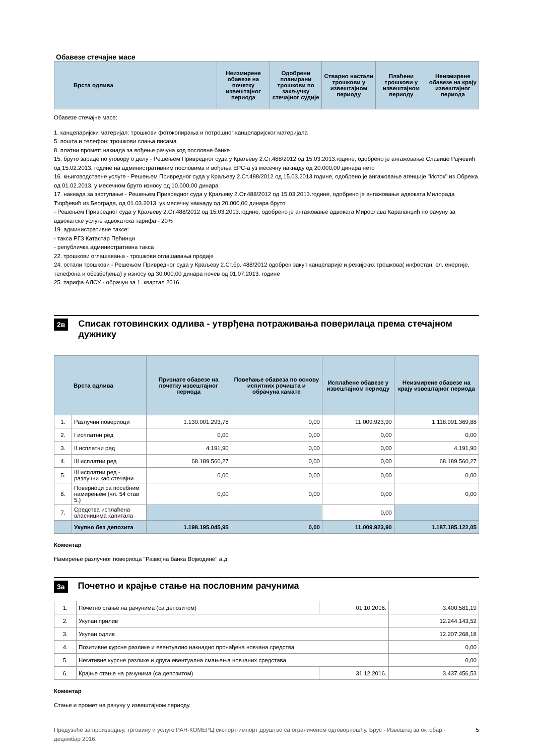Обавезе стечајне масе
| Врста одлива | Неизмирене обавезе на почетку извештајног периода | Одобрени планирани трошкови по закључку стечајног судије | Стварно настали трошкови у извештајном периоду | Плаћени трошкови у извештајном периоду | Неизмирене обавезе на крају извештајног периода |
| --- | --- | --- | --- | --- | --- |
Обавезе стечајне масе:
1. канцеларијски материјал: трошкови фотокопирања и потрошног канцеларијског материјала
5. пошта и телефон: трошкови слања писама
8. платни промет: накнада за вођење рачуна код пословне банке
15. бруто зараде по уговору о делу - Решењем Привредног суда у Краљеву 2.Ст.488/2012 од 15.03.2013.године, одобрено је ангажовање Славице Рајчевић од 15.02.2013. године на административним пословима и вођења ЕРС-а уз месечну накнаду од 20.000,00 динара нето
16. књиговодствене услуге - Решењем Привредног суда у Краљеву 2.Ст.488/2012 од 15.03.2013.године, одобрено је ангажовање агенције ''Исток'' из Обрежа од 01.02.2013. у месечном бруто износу од 10.000,00 динара
17. накнада за заступање - Решењем Привредног суда у Краљеву 2.Ст.488/2012 од 15.03.2013.године, одобрено је ангажовање адвоката Милорада Ђорђевић из Београда, од 01.03.2013. уз месечну накнаду од 20.000,00 динара бруто
- Решењем Привредног суда у Краљеву 2.Ст.488/2012 од 15.03.2013.године, одобрено је ангажовање адвоката Мирослава Карапанџић по рачуну за адвокатске услуге адвокатска тарифа - 20%
19. административне таксе:
- такса РГЗ Катастар Пећинци
- републичка административна такса
22. трошкови оглашавања - трошкови оглашавања продаје
24. остали трошкови - Решењем Привредног суда у Краљеву 2.Ст.бр. 488/2012 одобрен закуп канцеларије и режијских трошкова( инфостан, ел. енергије, телефона и обезбеђења) у износу од 30.000,00 динара почев од 01.07.2013. године
25. тарифа АЛСУ - обрачун за 1. квартал 2016
2в
Списак готовинских одлива - утврђена потраживања поверилаца према стечајном дужнику
| Врста одлива | | Признате обавезе на почетку извештајног периода | Повећање обавеза по основу испитних рочишта и обрачуна камате | Исплаћене обавезе у извештајном периоду | Неизмирене обавезе на крају извештајног периода |
| --- | --- | --- | --- | --- | --- |
| 1. | Разлучни повериоци | 1.130.001.293,78 | 0,00 | 11.009.923,90 | 1.118.991.369,88 |
| 2. | I исплатни ред | 0,00 | 0,00 | 0,00 | 0,00 |
| 3. | II исплатни ред | 4.191,90 | 0,00 | 0,00 | 4.191,90 |
| 4. | III исплатни ред | 68.189.560,27 | 0,00 | 0,00 | 68.189.560,27 |
| 5. | III исплатни ред - разлучни као стечајни | 0,00 | 0,00 | 0,00 | 0,00 |
| 6. | Повериоци са посебним намирењем (чл. 54 став 5.) | 0,00 | 0,00 | 0,00 | 0,00 |
| 7. | Средства исплаћена власницима капитала | | | 0,00 | |
| | Укупно без депозита | 1.198.195.045,95 | 0,00 | 11.009.923,90 | 1.187.185.122,05 |
Коментар
Намирење разлучног повериоца ''Развојна банка Војводине'' а.д.
3а
Почетно и крајње стање на пословним рачунима
| 1. | Почетно стање на рачунима (са депозитом) | 01.10.2016. | 3.400.581,19 |
| 2. | Укупан прилив | | 12.244.143,52 |
| 3. | Укупан одлив | | 12.207.268,18 |
| 4. | Позитивне курсне разлике и евентуално накнадно пронађена новчана средства | | 0,00 |
| 5. | Негативне курсне разлике и друга евентуална смањења новчаних средстава | | 0,00 |
| 6. | Крајње стање на рачунима (са депозитом) | 31.12.2016. | 3.437.456,53 |
Коментар
Стање и промет на рачуну у извештајном периоду.
Предузеће за производњу, трговину и услуге РАН-КОМЕРЦ експорт-импорт друштво са ограниченом одговорношћу, Брус - Извештај за октобар - децембар 2016.
5